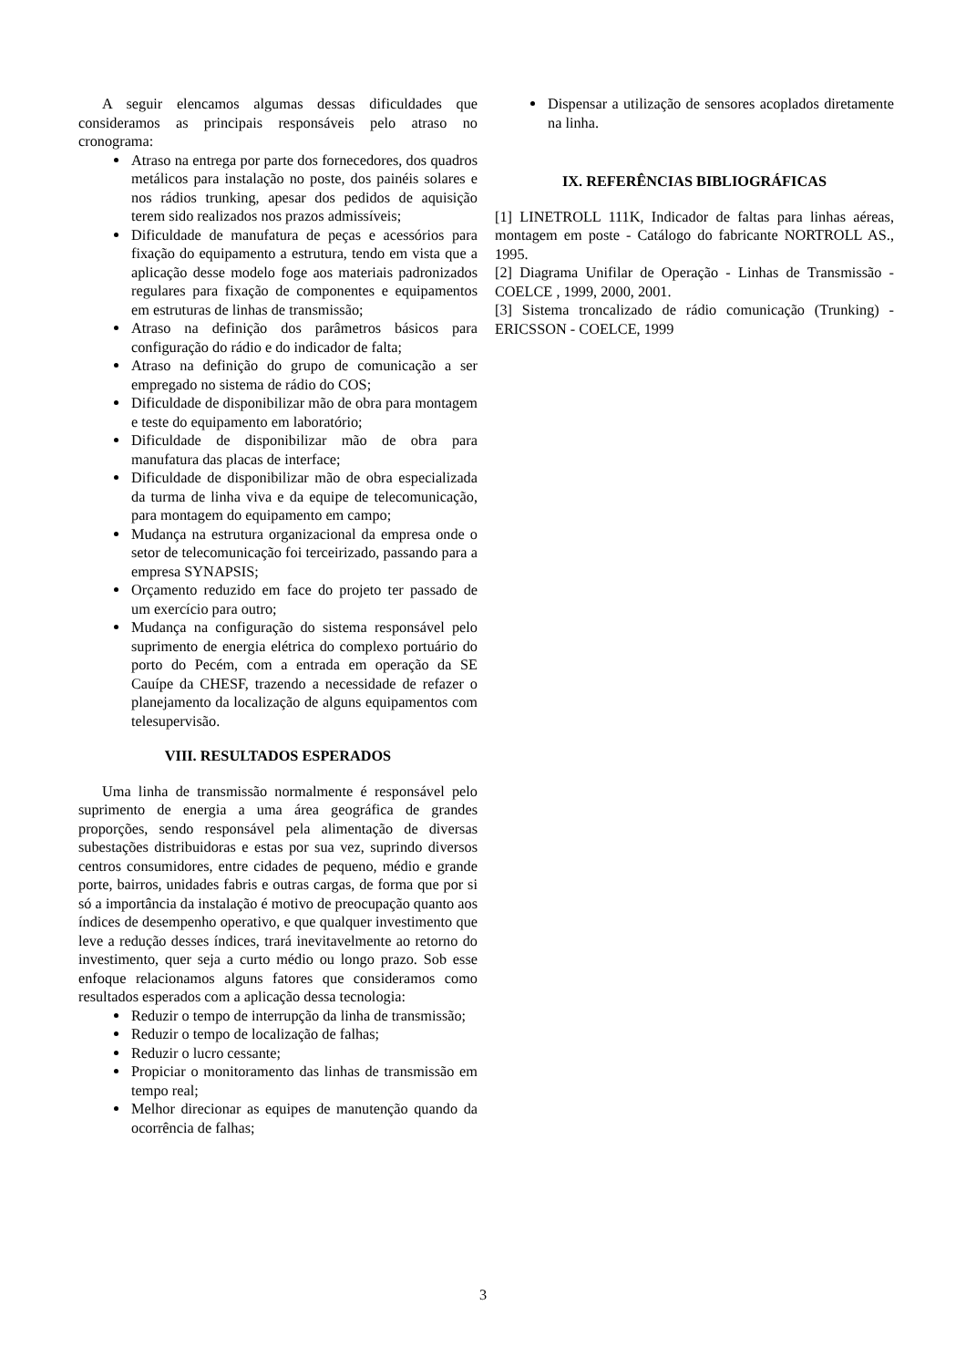A seguir elencamos algumas dessas dificuldades que consideramos as principais responsáveis pelo atraso no cronograma:
Atraso na entrega por parte dos fornecedores, dos quadros metálicos para instalação no poste, dos painéis solares e nos rádios trunking, apesar dos pedidos de aquisição terem sido realizados nos prazos admissíveis;
Dificuldade de manufatura de peças e acessórios para fixação do equipamento a estrutura, tendo em vista que a aplicação desse modelo foge aos materiais padronizados regulares para fixação de componentes e equipamentos em estruturas de linhas de transmissão;
Atraso na definição dos parâmetros básicos para configuração do rádio e do indicador de falta;
Atraso na definição do grupo de comunicação a ser empregado no sistema de rádio do COS;
Dificuldade de disponibilizar mão de obra para montagem e teste do equipamento em laboratório;
Dificuldade de disponibilizar mão de obra para manufatura das placas de interface;
Dificuldade de disponibilizar mão de obra especializada da turma de linha viva e da equipe de telecomunicação, para montagem do equipamento em campo;
Mudança na estrutura organizacional da empresa onde o setor de telecomunicação foi terceirizado, passando para a empresa SYNAPSIS;
Orçamento reduzido em face do projeto ter passado de um exercício para outro;
Mudança na configuração do sistema responsável pelo suprimento de energia elétrica do complexo portuário do porto do Pecém, com a entrada em operação da SE Cauípe da CHESF, trazendo a necessidade de refazer o planejamento da localização de alguns equipamentos com telesupervisão.
VIII. RESULTADOS ESPERADOS
Uma linha de transmissão normalmente é responsável pelo suprimento de energia a uma área geográfica de grandes proporções, sendo responsável pela alimentação de diversas subestações distribuidoras e estas por sua vez, suprindo diversos centros consumidores, entre cidades de pequeno, médio e grande porte, bairros, unidades fabris e outras cargas, de forma que por si só a importância da instalação é motivo de preocupação quanto aos índices de desempenho operativo, e que qualquer investimento que leve a redução desses índices, trará inevitavelmente ao retorno do investimento, quer seja a curto médio ou longo prazo. Sob esse enfoque relacionamos alguns fatores que consideramos como resultados esperados com a aplicação dessa tecnologia:
Reduzir o tempo de interrupção da linha de transmissão;
Reduzir o tempo de localização de falhas;
Reduzir o lucro cessante;
Propiciar o monitoramento das linhas de transmissão em tempo real;
Melhor direcionar as equipes de manutenção quando da ocorrência de falhas;
Dispensar a utilização de sensores acoplados diretamente na linha.
IX. REFERÊNCIAS BIBLIOGRÁFICAS
[1] LINETROLL 111K, Indicador de faltas para linhas aéreas, montagem em poste - Catálogo do fabricante NORTROLL AS., 1995.
[2] Diagrama Unifilar de Operação - Linhas de Transmissão - COELCE , 1999, 2000, 2001.
[3] Sistema troncalizado de rádio comunicação (Trunking) - ERICSSON - COELCE, 1999
3